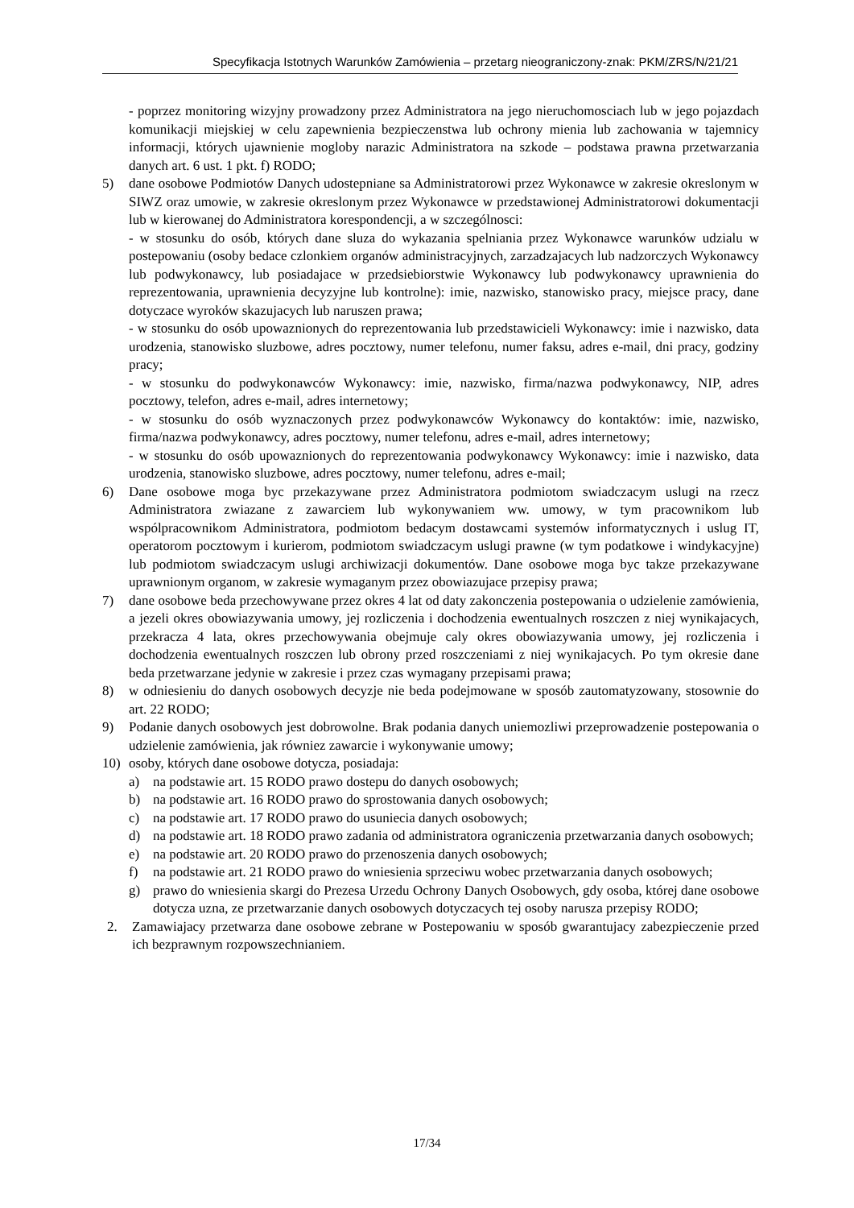Specyfikacja Istotnych Warunków Zamówienia – przetarg nieograniczony-znak: PKM/ZRS/N/21/21
- poprzez monitoring wizyjny prowadzony przez Administratora na jego nieruchomosciach lub w jego pojazdach komunikacji miejskiej w celu zapewnienia bezpieczenstwa lub ochrony mienia lub zachowania w tajemnicy informacji, których ujawnienie mogloby narazic Administratora na szkode – podstawa prawna przetwarzania danych art. 6 ust. 1 pkt. f) RODO;
5) dane osobowe Podmiotów Danych udostepniane sa Administratorowi przez Wykonawce w zakresie okreslonym w SIWZ oraz umowie, w zakresie okreslonym przez Wykonawce w przedstawionej Administratorowi dokumentacji lub w kierowanej do Administratora korespondencji, a w szczególnosci:
- w stosunku do osób, których dane sluza do wykazania spelniania przez Wykonawce warunków udzialu w postepowaniu (osoby bedace czlonkiem organów administracyjnych, zarzadzajacych lub nadzorczych Wykonawcy lub podwykonawcy, lub posiadajace w przedsiebiorstwie Wykonawcy lub podwykonawcy uprawnienia do reprezentowania, uprawnienia decyzyjne lub kontrolne): imie, nazwisko, stanowisko pracy, miejsce pracy, dane dotyczace wyroków skazujacych lub naruszen prawa;
- w stosunku do osób upowaznionych do reprezentowania lub przedstawicieli Wykonawcy: imie i nazwisko, data urodzenia, stanowisko sluzbowe, adres pocztowy, numer telefonu, numer faksu, adres e-mail, dni pracy, godziny pracy;
- w stosunku do podwykonawców Wykonawcy: imie, nazwisko, firma/nazwa podwykonawcy, NIP, adres pocztowy, telefon, adres e-mail, adres internetowy;
- w stosunku do osób wyznaczonych przez podwykonawców Wykonawcy do kontaktów: imie, nazwisko, firma/nazwa podwykonawcy, adres pocztowy, numer telefonu, adres e-mail, adres internetowy;
- w stosunku do osób upowaznionych do reprezentowania podwykonawcy Wykonawcy: imie i nazwisko, data urodzenia, stanowisko sluzbowe, adres pocztowy, numer telefonu, adres e-mail;
6) Dane osobowe moga byc przekazywane przez Administratora podmiotom swiadczacym uslugi na rzecz Administratora zwiazane z zawarciem lub wykonywaniem ww. umowy, w tym pracownikom lub wspólpracownikom Administratora, podmiotom bedacym dostawcami systemów informatycznych i uslug IT, operatorom pocztowym i kurierom, podmiotom swiadczacym uslugi prawne (w tym podatkowe i windykacyjne) lub podmiotom swiadczacym uslugi archiwizacji dokumentów. Dane osobowe moga byc takze przekazywane uprawnionym organom, w zakresie wymaganym przez obowiazujace przepisy prawa;
7) dane osobowe beda przechowywane przez okres 4 lat od daty zakonczenia postepowania o udzielenie zamówienia, a jezeli okres obowiazywania umowy, jej rozliczenia i dochodzenia ewentualnych roszczen z niej wynikajacych, przekracza 4 lata, okres przechowywania obejmuje caly okres obowiazywania umowy, jej rozliczenia i dochodzenia ewentualnych roszczen lub obrony przed roszczeniami z niej wynikajacych. Po tym okresie dane beda przetwarzane jedynie w zakresie i przez czas wymagany przepisami prawa;
8) w odniesieniu do danych osobowych decyzje nie beda podejmowane w sposób zautomatyzowany, stosownie do art. 22 RODO;
9) Podanie danych osobowych jest dobrowolne. Brak podania danych uniemozliwi przeprowadzenie postepowania o udzielenie zamówienia, jak równiez zawarcie i wykonywanie umowy;
10) osoby, których dane osobowe dotycza, posiadaja:
a) na podstawie art. 15 RODO prawo dostepu do danych osobowych;
b) na podstawie art. 16 RODO prawo do sprostowania danych osobowych;
c) na podstawie art. 17 RODO prawo do usuniecia danych osobowych;
d) na podstawie art. 18 RODO prawo zadania od administratora ograniczenia przetwarzania danych osobowych;
e) na podstawie art. 20 RODO prawo do przenoszenia danych osobowych;
f) na podstawie art. 21 RODO prawo do wniesienia sprzeciwu wobec przetwarzania danych osobowych;
g) prawo do wniesienia skargi do Prezesa Urzedu Ochrony Danych Osobowych, gdy osoba, której dane osobowe dotycza uzna, ze przetwarzanie danych osobowych dotyczacych tej osoby narusza przepisy RODO;
2. Zamawiajacy przetwarza dane osobowe zebrane w Postepowaniu w sposób gwarantujacy zabezpieczenie przed ich bezprawnym rozpowszechnianiem.
17/34